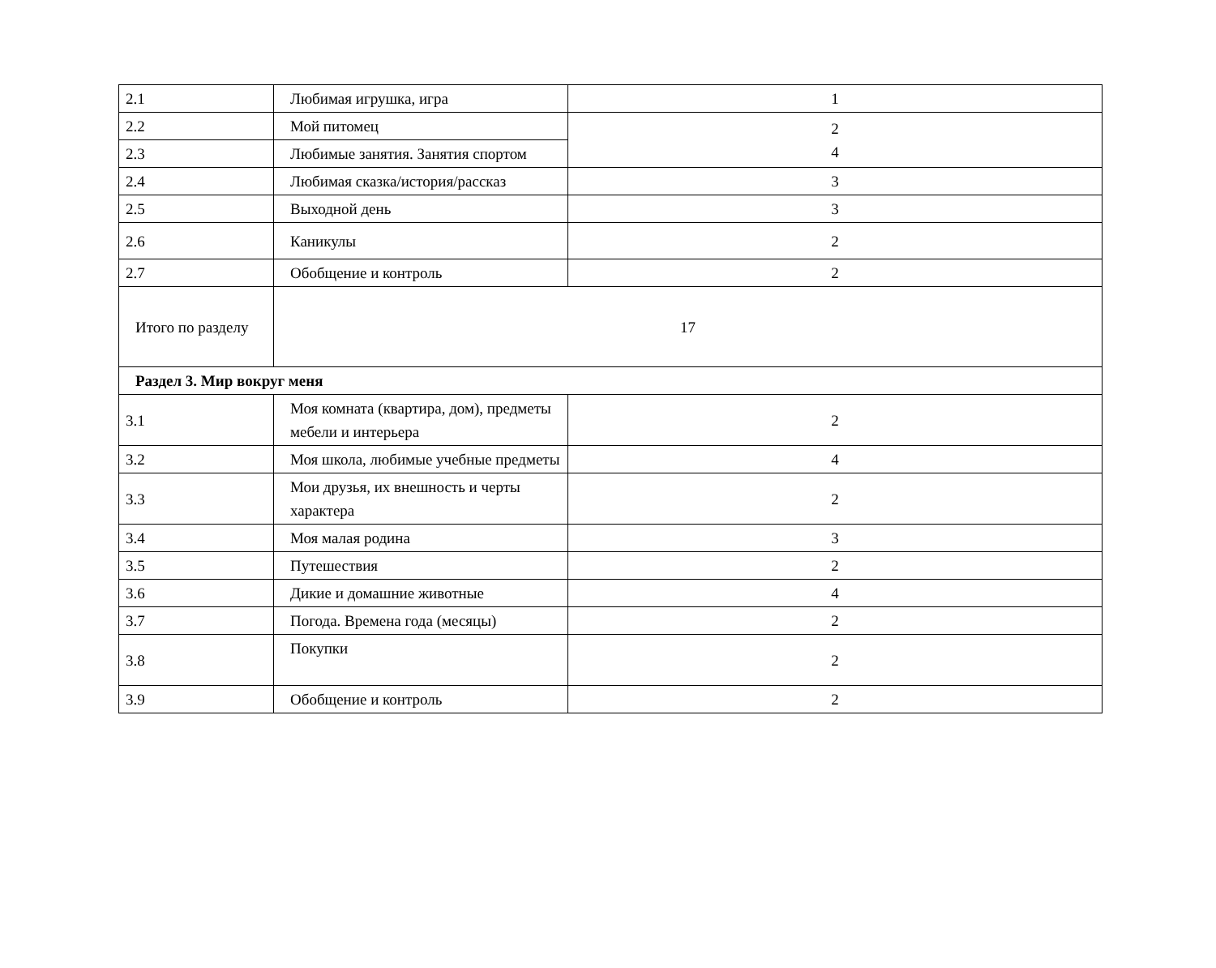| 2.1 | Любимая игрушка, игра | 1 |
| 2.2 | Мой питомец | 2 4 |
| 2.3 | Любимые занятия. Занятия спортом | |
| 2.4 | Любимая сказка/история/рассказ | 3 |
| 2.5 | Выходной день | 3 |
| 2.6 | Каникулы | 2 |
| 2.7 | Обобщение и контроль | 2 |
| Итого по разделу | 17 | |
| Раздел 3. Мир вокруг меня | | |
| 3.1 | Моя комната (квартира, дом), предметы мебели и интерьера | 2 |
| 3.2 | Моя школа, любимые учебные предметы | 4 |
| 3.3 | Мои друзья, их внешность и черты характера | 2 |
| 3.4 | Моя малая родина | 3 |
| 3.5 | Путешествия | 2 |
| 3.6 | Дикие и домашние животные | 4 |
| 3.7 | Погода. Времена года (месяцы) | 2 |
| 3.8 | Покупки | 2 |
| 3.9 | Обобщение и контроль | 2 |